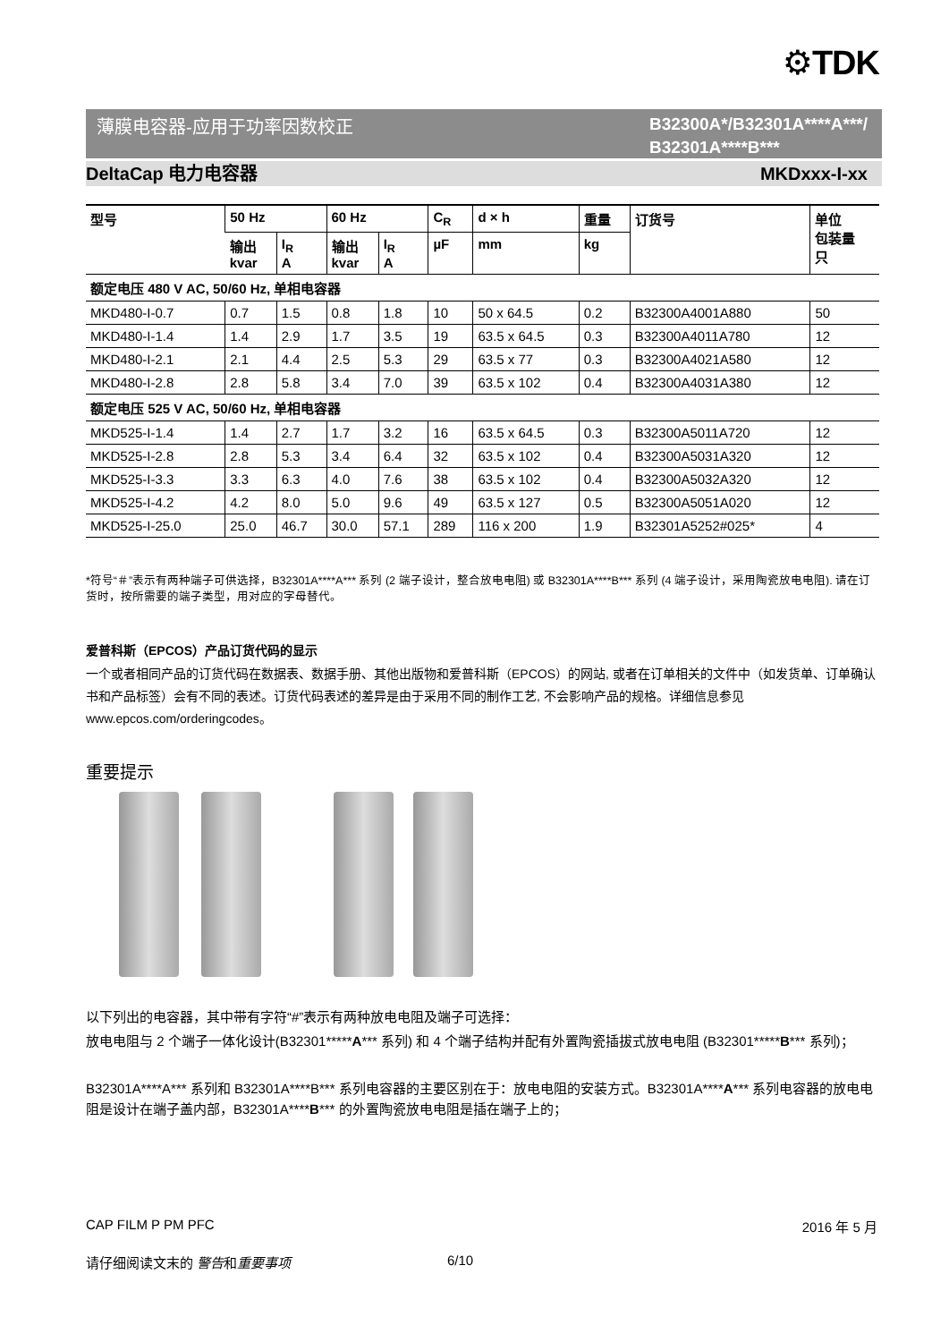⚙TDK
薄膜电容器-应用于功率因数校正
B32300A*/B32301A****A***/
B32301A****B***
DeltaCap 电力电容器 MKDxxx-I-xx
| 型号 | 50 Hz | | 60 Hz | | C<sub>R</sub> | d × h | 重量 | 订货号 | 单位 包装量 只 |
| --- | --- | --- | --- | --- | --- | --- | --- | --- | --- |
| | 输出 kvar | I<sub>R</sub> A | 输出 kvar | I<sub>R</sub> A | µF | mm | kg | | |
| 额定电压 480 V AC, 50/60 Hz, 单相电容器 | | | | | | | | | |
| MKD480-I-0.7 | 0.7 | 1.5 | 0.8 | 1.8 | 10 | 50 x 64.5 | 0.2 | B32300A4001A880 | 50 |
| MKD480-I-1.4 | 1.4 | 2.9 | 1.7 | 3.5 | 19 | 63.5 x 64.5 | 0.3 | B32300A4011A780 | 12 |
| MKD480-I-2.1 | 2.1 | 4.4 | 2.5 | 5.3 | 29 | 63.5 x 77 | 0.3 | B32300A4021A580 | 12 |
| MKD480-I-2.8 | 2.8 | 5.8 | 3.4 | 7.0 | 39 | 63.5 x 102 | 0.4 | B32300A4031A380 | 12 |
| 额定电压 525 V AC, 50/60 Hz, 单相电容器 | | | | | | | | | |
| MKD525-I-1.4 | 1.4 | 2.7 | 1.7 | 3.2 | 16 | 63.5 x 64.5 | 0.3 | B32300A5011A720 | 12 |
| MKD525-I-2.8 | 2.8 | 5.3 | 3.4 | 6.4 | 32 | 63.5 x 102 | 0.4 | B32300A5031A320 | 12 |
| MKD525-I-3.3 | 3.3 | 6.3 | 4.0 | 7.6 | 38 | 63.5 x 102 | 0.4 | B32300A5032A320 | 12 |
| MKD525-I-4.2 | 4.2 | 8.0 | 5.0 | 9.6 | 49 | 63.5 x 127 | 0.5 | B32300A5051A020 | 12 |
| MKD525-I-25.0 | 25.0 | 46.7 | 30.0 | 57.1 | 289 | 116 x 200 | 1.9 | B32301A5252#025* | 4 |
*符号“＃”表示有两种端子可供选择，B32301A****A*** 系列 (2 端子设计，整合放电电阻) 或 B32301A****B*** 系列 (4 端子设计，采用陶瓷放电电阻). 请在订货时，按所需要的端子类型，用对应的字母替代。
爱普科斯（EPCOS）产品订货代码的显示
一个或者相同产品的订货代码在数据表、数据手册、其他出版物和爱普科斯（EPCOS）的网站, 或者在订单相关的文件中（如发货单、订单确认书和产品标签）会有不同的表述。订货代码表述的差异是由于采用不同的制作工艺, 不会影响产品的规格。详细信息参见 www.epcos.com/orderingcodes。
重要提示
以下列出的电容器，其中带有字符“#”表示有两种放电电阻及端子可选择：
放电电阻与 2 个端子一体化设计(B32301*****A*** 系列) 和 4 个端子结构并配有外置陶瓷插拔式放电电阻 (B32301*****B*** 系列)；
B32301A****A*** 系列和 B32301A****B*** 系列电容器的主要区别在于：放电电阻的安装方式。B32301A****A*** 系列电容器的放电电阻是设计在端子盖内部，B32301A****B*** 的外置陶瓷放电电阻是插在端子上的；
CAP FILM P PM PFC 2016 年 5 月
请仔细阅读文末的 警告和重要事项 6/10